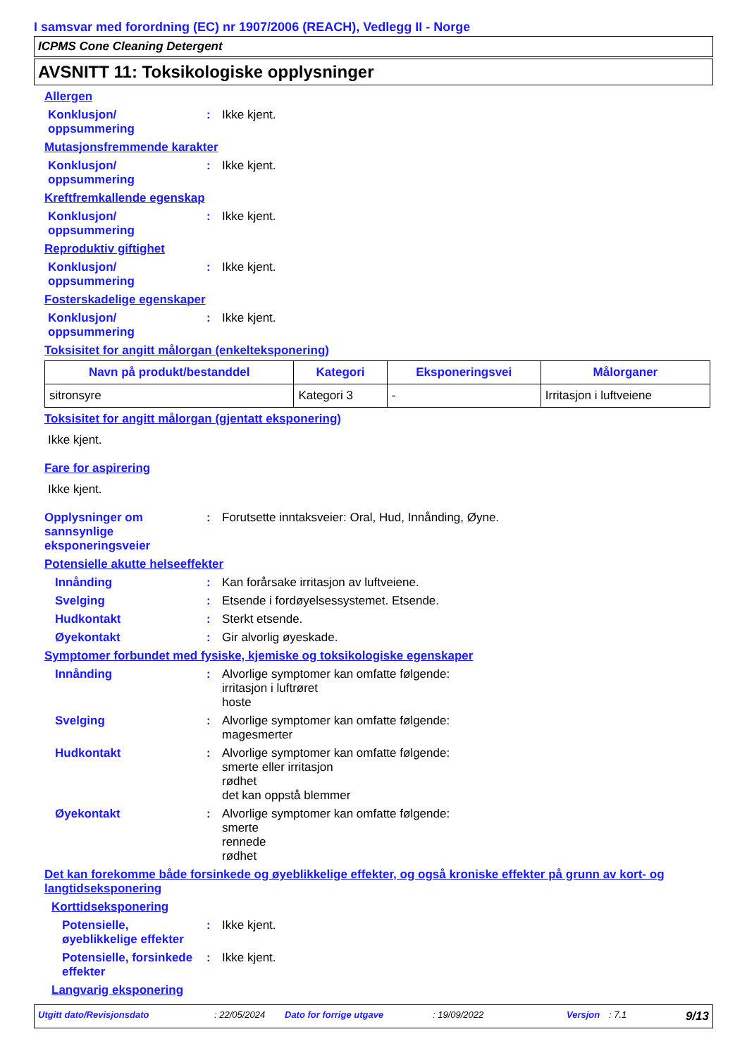I samsvar med forordning (EC) nr 1907/2006 (REACH), Vedlegg II - Norge
ICPMS Cone Cleaning Detergent
AVSNITT 11: Toksikologiske opplysninger
Allergen
Konklusjon/
oppsummering
: Ikke kjent.
Mutasjonsfremmende karakter
Konklusjon/
oppsummering
: Ikke kjent.
Kreftfremkallende egenskap
Konklusjon/
oppsummering
: Ikke kjent.
Reproduktiv giftighet
Konklusjon/
oppsummering
: Ikke kjent.
Fosterskadelige egenskaper
Konklusjon/
oppsummering
: Ikke kjent.
Toksisitet for angitt målorgan (enkelteksponering)
| Navn på produkt/bestanddel | Kategori | Eksponeringsvei | Målorganer |
| --- | --- | --- | --- |
| sitronsyre | Kategori 3 | - | Irritasjon i luftveiene |
Toksisitet for angitt målorgan (gjentatt eksponering)
Ikke kjent.
Fare for aspirering
Ikke kjent.
Opplysninger om sannsynlige eksponeringsveier
: Forutsette inntaksveier: Oral, Hud, Innånding, Øyne.
Potensielle akutte helseeffekter
Innånding : Kan forårsake irritasjon av luftveiene.
Svelging : Etsende i fordøyelsessystemet. Etsende.
Hudkontakt : Sterkt etsende.
Øyekontakt : Gir alvorlig øyeskade.
Symptomer forbundet med fysiske, kjemiske og toksikologiske egenskaper
Innånding : Alvorlige symptomer kan omfatte følgende:
irritasjon i luftrøret
hoste
Svelging : Alvorlige symptomer kan omfatte følgende:
magesmerter
Hudkontakt : Alvorlige symptomer kan omfatte følgende:
smerte eller irritasjon
rødhet
det kan oppstå blemmer
Øyekontakt : Alvorlige symptomer kan omfatte følgende:
smerte
rennede
rødhet
Det kan forekomme både forsinkede og øyeblikkelige effekter, og også kroniske effekter på grunn av kort- og langtidseksponering
Korttidseksponering
Potensielle, øyeblikkelige effekter
: Ikke kjent.
Potensielle, forsinkede effekter
: Ikke kjent.
Langvarig eksponering
Utgitt dato/Revisjonsdato: 22/05/2024 Dato for forrige utgave: 19/09/2022 Versjon: 7.1 9/13